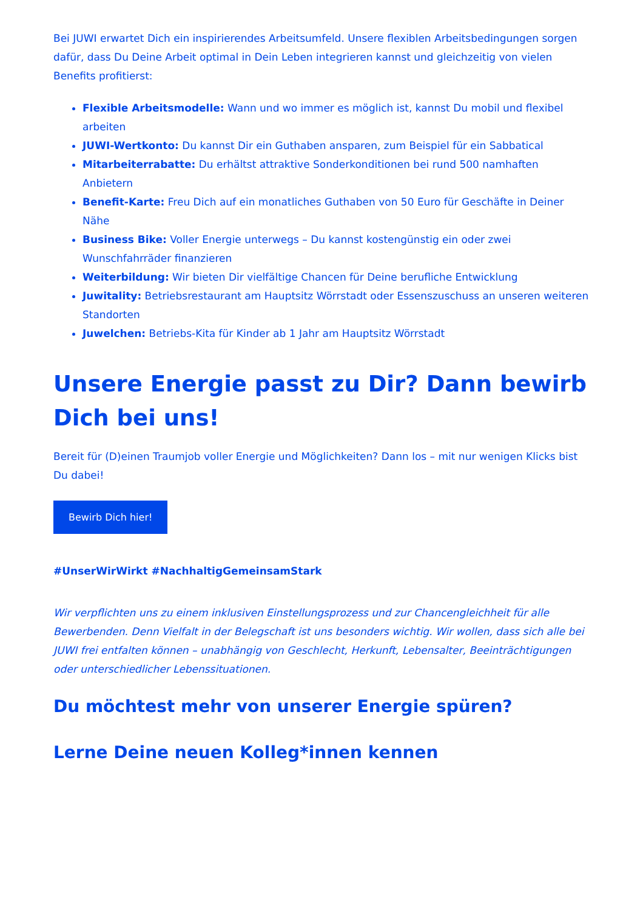Bei JUWI erwartet Dich ein inspirierendes Arbeitsumfeld. Unsere flexiblen Arbeitsbedingungen sorgen dafür, dass Du Deine Arbeit optimal in Dein Leben integrieren kannst und gleichzeitig von vielen Benefits profitierst:
Flexible Arbeitsmodelle: Wann und wo immer es möglich ist, kannst Du mobil und flexibel arbeiten
JUWI-Wertkonto: Du kannst Dir ein Guthaben ansparen, zum Beispiel für ein Sabbatical
Mitarbeiterrabatte: Du erhältst attraktive Sonderkonditionen bei rund 500 namhaften Anbietern
Benefit-Karte: Freu Dich auf ein monatliches Guthaben von 50 Euro für Geschäfte in Deiner Nähe
Business Bike: Voller Energie unterwegs – Du kannst kostengünstig ein oder zwei Wunschfahrräder finanzieren
Weiterbildung: Wir bieten Dir vielfältige Chancen für Deine berufliche Entwicklung
Juwitality: Betriebsrestaurant am Hauptsitz Wörrstadt oder Essenszuschuss an unseren weiteren Standorten
Juwelchen: Betriebs-Kita für Kinder ab 1 Jahr am Hauptsitz Wörrstadt
Unsere Energie passt zu Dir? Dann bewirb Dich bei uns!
Bereit für (D)einen Traumjob voller Energie und Möglichkeiten? Dann los – mit nur wenigen Klicks bist Du dabei!
Bewirb Dich hier!
#UnserWirWirkt #NachhaltigGemeinsamStark
Wir verpflichten uns zu einem inklusiven Einstellungsprozess und zur Chancengleichheit für alle Bewerbenden. Denn Vielfalt in der Belegschaft ist uns besonders wichtig. Wir wollen, dass sich alle bei JUWI frei entfalten können – unabhängig von Geschlecht, Herkunft, Lebensalter, Beeinträchtigungen oder unterschiedlicher Lebenssituationen.
Du möchtest mehr von unserer Energie spüren?
Lerne Deine neuen Kolleg*innen kennen